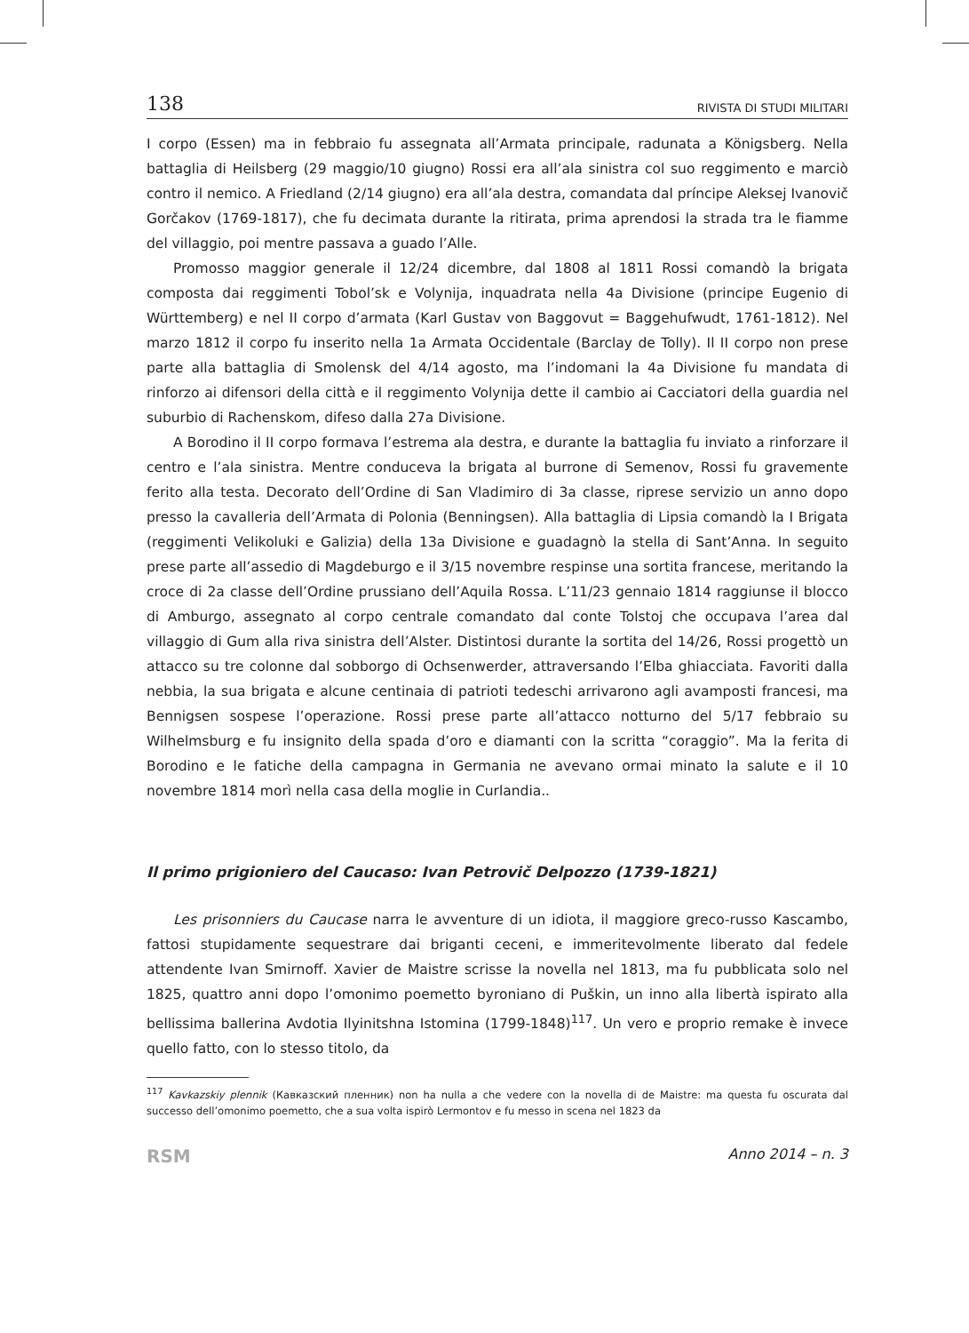138 RIVISTA DI STUDI MILITARI
I corpo (Essen) ma in febbraio fu assegnata all’Armata principale, radunata a Königsberg. Nella battaglia di Heilsberg (29 maggio/10 giugno) Rossi era all’ala sinistra col suo reggimento e marciò contro il nemico. A Friedland (2/14 giugno) era all’ala destra, comandata dal príncipe Aleksej Ivanovič Gorčakov (1769-1817), che fu decimata durante la ritirata, prima aprendosi la strada tra le fiamme del villaggio, poi mentre passava a guado l’Alle.
Promosso maggior generale il 12/24 dicembre, dal 1808 al 1811 Rossi comandò la brigata composta dai reggimenti Tobol’sk e Volynija, inquadrata nella 4a Divisione (principe Eugenio di Württemberg) e nel II corpo d’armata (Karl Gustav von Baggovut = Baggehufwudt, 1761-1812). Nel marzo 1812 il corpo fu inserito nella 1a Armata Occidentale (Barclay de Tolly). Il II corpo non prese parte alla battaglia di Smolensk del 4/14 agosto, ma l’indomani la 4a Divisione fu mandata di rinforzo ai difensori della città e il reggimento Volynija dette il cambio ai Cacciatori della guardia nel suburbio di Rachenskom, difeso dalla 27a Divisione.
A Borodino il II corpo formava l’estrema ala destra, e durante la battaglia fu inviato a rinforzare il centro e l’ala sinistra. Mentre conduceva la brigata al burrone di Semenov, Rossi fu gravemente ferito alla testa. Decorato dell’Ordine di San Vladimiro di 3a classe, riprese servizio un anno dopo presso la cavalleria dell’Armata di Polonia (Benningsen). Alla battaglia di Lipsia comandò la I Brigata (reggimenti Velikoluki e Galizia) della 13a Divisione e guadagnò la stella di Sant’Anna. In seguito prese parte all’assedio di Magdeburgo e il 3/15 novembre respinse una sortita francese, meritando la croce di 2a classe dell’Ordine prussiano dell’Aquila Rossa. L’11/23 gennaio 1814 raggiunse il blocco di Amburgo, assegnato al corpo centrale comandato dal conte Tolstoj che occupava l’area dal villaggio di Gum alla riva sinistra dell’Alster. Distintosi durante la sortita del 14/26, Rossi progettò un attacco su tre colonne dal sobborgo di Ochsenwerder, attraversando l’Elba ghiacciata. Favoriti dalla nebbia, la sua brigata e alcune centinaia di patrioti tedeschi arrivarono agli avamposti francesi, ma Bennigsen sospese l’operazione. Rossi prese parte all’attacco notturno del 5/17 febbraio su Wilhelmsburg e fu insignito della spada d’oro e diamanti con la scritta “coraggio”. Ma la ferita di Borodino e le fatiche della campagna in Germania ne avevano ormai minato la salute e il 10 novembre 1814 morì nella casa della moglie in Curlandia..
Il primo prigioniero del Caucaso: Ivan Petrovič Delpozzo (1739-1821)
Les prisonniers du Caucase narra le avventure di un idiota, il maggiore greco-russo Kascambo, fattosi stupidamente sequestrare dai briganti ceceni, e immeritevolmente liberato dal fedele attendente Ivan Smirnoff. Xavier de Maistre scrisse la novella nel 1813, ma fu pubblicata solo nel 1825, quattro anni dopo l’omonimo poemetto byroniano di Puškin, un inno alla libertà ispirato alla bellissima ballerina Avdotia Ilyinitshna Istomina (1799-1848)<sup>117</sup>. Un vero e proprio remake è invece quello fatto, con lo stesso titolo, da
<sup>117</sup> Kavkazskiy plennik (Кавказский пленник) non ha nulla a che vedere con la novella di de Maistre: ma questa fu oscurata dal successo dell’omonimo poemetto, che a sua volta ispirò Lermontov e fu messo in scena nel 1823 da
RSM Anno 2014 – n. 3